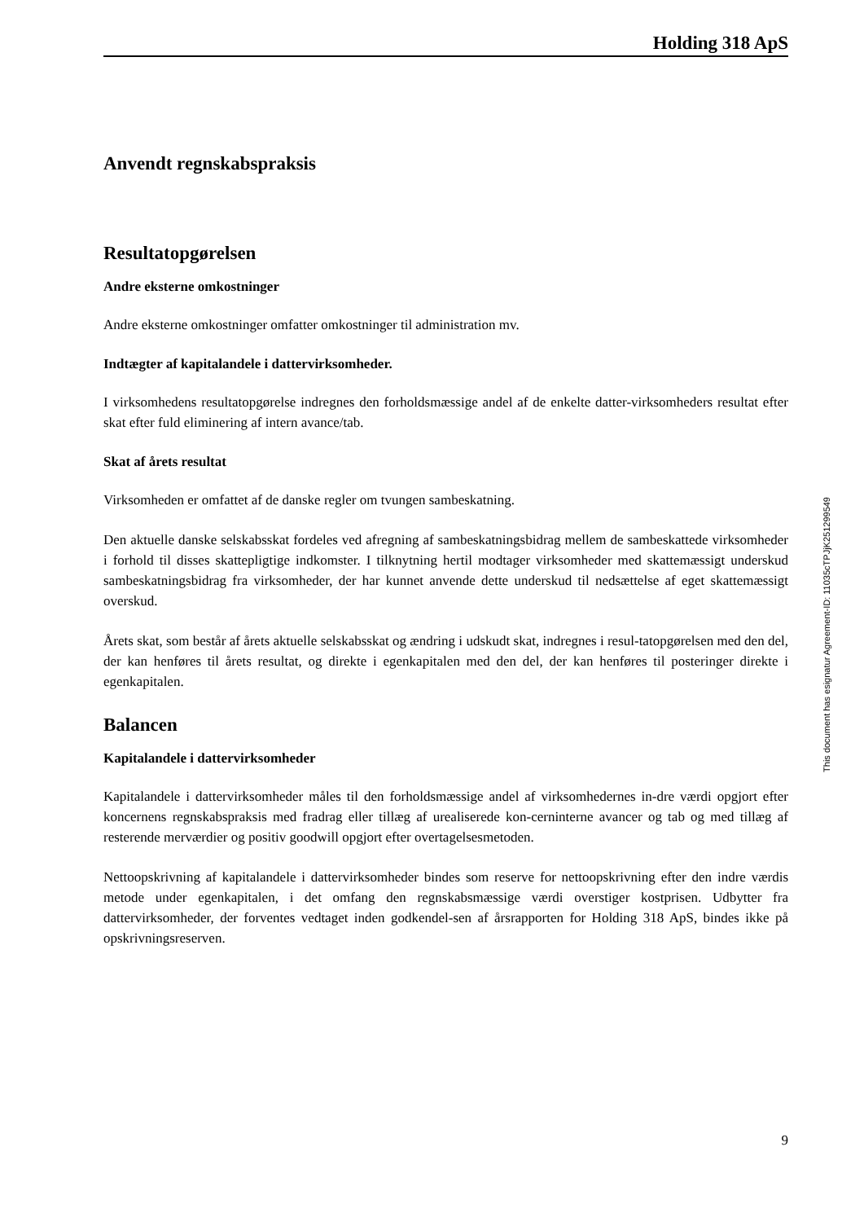Holding 318 ApS
Anvendt regnskabspraksis
Resultatopgørelsen
Andre eksterne omkostninger
Andre eksterne omkostninger omfatter omkostninger til administration mv.
Indtægter af kapitalandele i dattervirksomheder.
I virksomhedens resultatopgørelse indregnes den forholdsmæssige andel af de enkelte datter-virksomheders resultat efter skat efter fuld eliminering af intern avance/tab.
Skat af årets resultat
Virksomheden er omfattet af de danske regler om tvungen sambeskatning.
Den aktuelle danske selskabsskat fordeles ved afregning af sambeskatningsbidrag mellem de sambeskattede virksomheder i forhold til disses skattepligtige indkomster. I tilknytning hertil modtager virksomheder med skattemæssigt underskud sambeskatningsbidrag fra virksomheder, der har kunnet anvende dette underskud til nedsættelse af eget skattemæssigt overskud.
Årets skat, som består af årets aktuelle selskabsskat og ændring i udskudt skat, indregnes i resul-tatopgørelsen med den del, der kan henføres til årets resultat, og direkte i egenkapitalen med den del, der kan henføres til posteringer direkte i egenkapitalen.
Balancen
Kapitalandele i dattervirksomheder
Kapitalandele i dattervirksomheder måles til den forholdsmæssige andel af virksomhedernes in-dre værdi opgjort efter koncernens regnskabspraksis med fradrag eller tillæg af urealiserede kon-cerninterne avancer og tab og med tillæg af resterende merværdier og positiv goodwill opgjort efter overtagelsesmetoden.
Nettoopskrivning af kapitalandele i dattervirksomheder bindes som reserve for nettoopskrivning efter den indre værdis metode under egenkapitalen, i det omfang den regnskabsmæssige værdi overstiger kostprisen. Udbytter fra dattervirksomheder, der forventes vedtaget inden godkendel-sen af årsrapporten for Holding 318 ApS, bindes ikke på opskrivningsreserven.
9
This document has esignatur Agreement-ID: 11035cTPJjK251299549